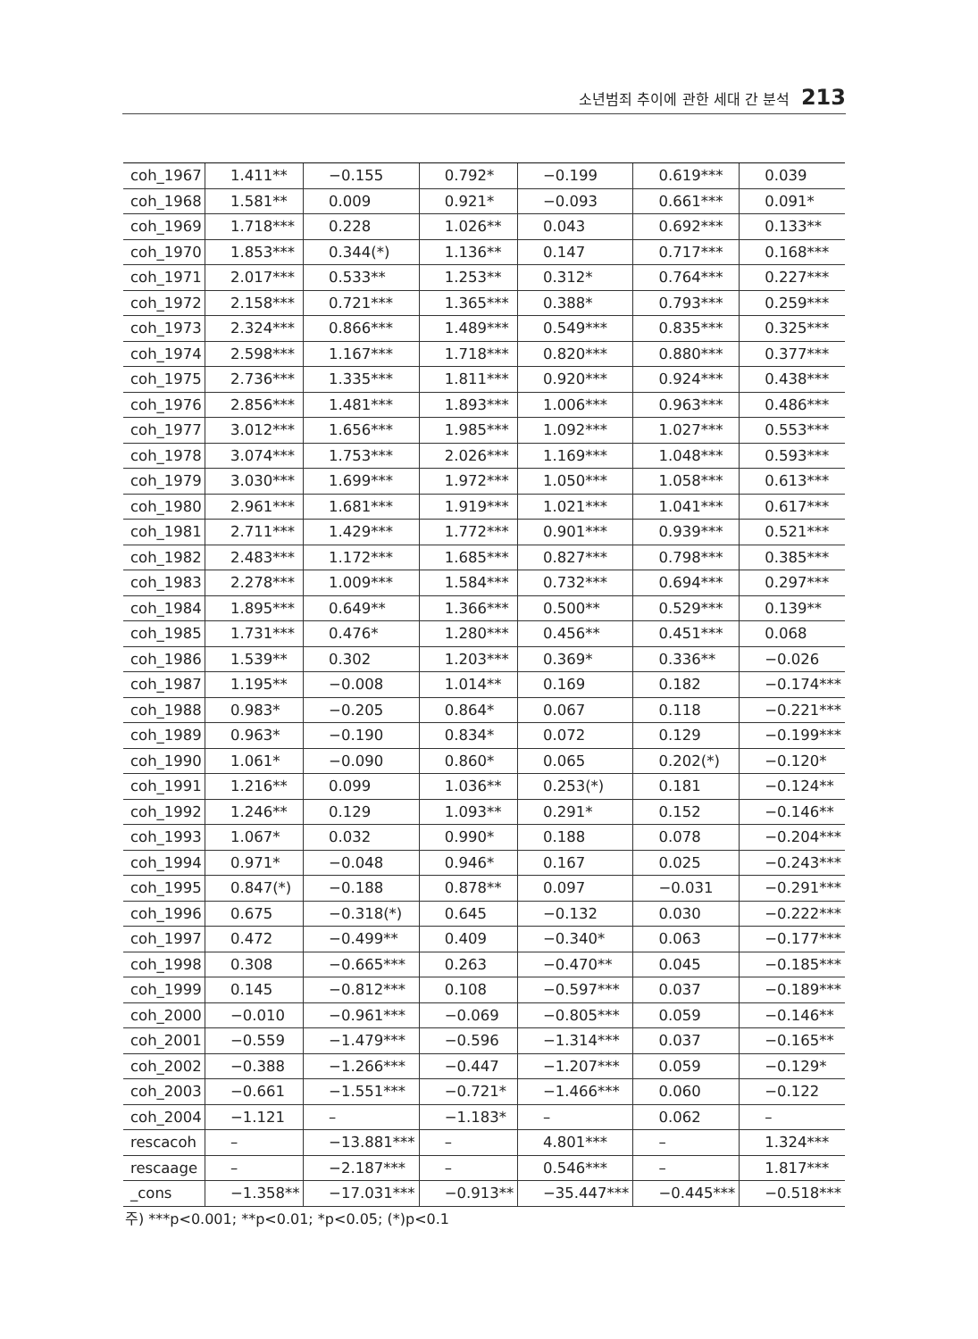소년범죄 추이에 관한 세대 간 분석 213
| coh_1967 | 1.411** | −0.155 | 0.792* | −0.199 | 0.619*** | 0.039 |
| coh_1968 | 1.581** | 0.009 | 0.921* | −0.093 | 0.661*** | 0.091* |
| coh_1969 | 1.718*** | 0.228 | 1.026** | 0.043 | 0.692*** | 0.133** |
| coh_1970 | 1.853*** | 0.344(*) | 1.136** | 0.147 | 0.717*** | 0.168*** |
| coh_1971 | 2.017*** | 0.533** | 1.253** | 0.312* | 0.764*** | 0.227*** |
| coh_1972 | 2.158*** | 0.721*** | 1.365*** | 0.388* | 0.793*** | 0.259*** |
| coh_1973 | 2.324*** | 0.866*** | 1.489*** | 0.549*** | 0.835*** | 0.325*** |
| coh_1974 | 2.598*** | 1.167*** | 1.718*** | 0.820*** | 0.880*** | 0.377*** |
| coh_1975 | 2.736*** | 1.335*** | 1.811*** | 0.920*** | 0.924*** | 0.438*** |
| coh_1976 | 2.856*** | 1.481*** | 1.893*** | 1.006*** | 0.963*** | 0.486*** |
| coh_1977 | 3.012*** | 1.656*** | 1.985*** | 1.092*** | 1.027*** | 0.553*** |
| coh_1978 | 3.074*** | 1.753*** | 2.026*** | 1.169*** | 1.048*** | 0.593*** |
| coh_1979 | 3.030*** | 1.699*** | 1.972*** | 1.050*** | 1.058*** | 0.613*** |
| coh_1980 | 2.961*** | 1.681*** | 1.919*** | 1.021*** | 1.041*** | 0.617*** |
| coh_1981 | 2.711*** | 1.429*** | 1.772*** | 0.901*** | 0.939*** | 0.521*** |
| coh_1982 | 2.483*** | 1.172*** | 1.685*** | 0.827*** | 0.798*** | 0.385*** |
| coh_1983 | 2.278*** | 1.009*** | 1.584*** | 0.732*** | 0.694*** | 0.297*** |
| coh_1984 | 1.895*** | 0.649** | 1.366*** | 0.500** | 0.529*** | 0.139** |
| coh_1985 | 1.731*** | 0.476* | 1.280*** | 0.456** | 0.451*** | 0.068 |
| coh_1986 | 1.539** | 0.302 | 1.203*** | 0.369* | 0.336** | −0.026 |
| coh_1987 | 1.195** | −0.008 | 1.014** | 0.169 | 0.182 | −0.174*** |
| coh_1988 | 0.983* | −0.205 | 0.864* | 0.067 | 0.118 | −0.221*** |
| coh_1989 | 0.963* | −0.190 | 0.834* | 0.072 | 0.129 | −0.199*** |
| coh_1990 | 1.061* | −0.090 | 0.860* | 0.065 | 0.202(*) | −0.120* |
| coh_1991 | 1.216** | 0.099 | 1.036** | 0.253(*) | 0.181 | −0.124** |
| coh_1992 | 1.246** | 0.129 | 1.093** | 0.291* | 0.152 | −0.146** |
| coh_1993 | 1.067* | 0.032 | 0.990* | 0.188 | 0.078 | −0.204*** |
| coh_1994 | 0.971* | −0.048 | 0.946* | 0.167 | 0.025 | −0.243*** |
| coh_1995 | 0.847(*) | −0.188 | 0.878** | 0.097 | −0.031 | −0.291*** |
| coh_1996 | 0.675 | −0.318(*) | 0.645 | −0.132 | 0.030 | −0.222*** |
| coh_1997 | 0.472 | −0.499** | 0.409 | −0.340* | 0.063 | −0.177*** |
| coh_1998 | 0.308 | −0.665*** | 0.263 | −0.470** | 0.045 | −0.185*** |
| coh_1999 | 0.145 | −0.812*** | 0.108 | −0.597*** | 0.037 | −0.189*** |
| coh_2000 | −0.010 | −0.961*** | −0.069 | −0.805*** | 0.059 | −0.146** |
| coh_2001 | −0.559 | −1.479*** | −0.596 | −1.314*** | 0.037 | −0.165** |
| coh_2002 | −0.388 | −1.266*** | −0.447 | −1.207*** | 0.059 | −0.129* |
| coh_2003 | −0.661 | −1.551*** | −0.721* | −1.466*** | 0.060 | −0.122 |
| coh_2004 | −1.121 | – | −1.183* | – | 0.062 | – |
| rescacoh | – | −13.881*** | – | 4.801*** | – | 1.324*** |
| rescaage | – | −2.187*** | – | 0.546*** | – | 1.817*** |
| _cons | −1.358** | −17.031*** | −0.913** | −35.447*** | −0.445*** | −0.518*** |
주) ***p<0.001; **p<0.01; *p<0.05; (*)p<0.1